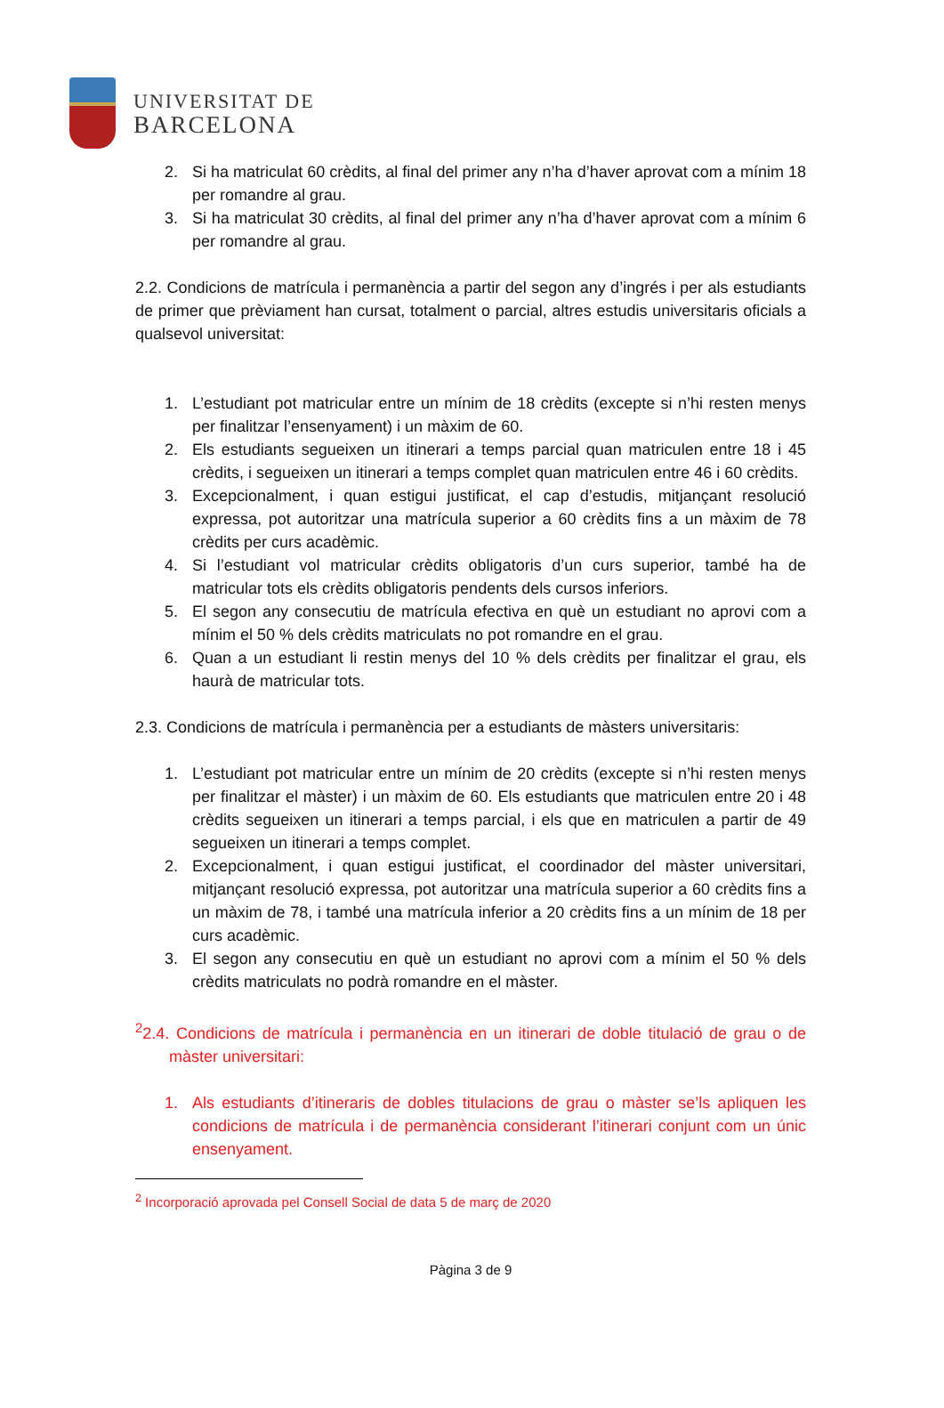UNIVERSITAT DE
BARCELONA
2. Si ha matriculat 60 crèdits, al final del primer any n’ha d’haver aprovat com a mínim 18 per romandre al grau.
3. Si ha matriculat 30 crèdits, al final del primer any n’ha d’haver aprovat com a mínim 6 per romandre al grau.
2.2. Condicions de matrícula i permanència a partir del segon any d’ingrés i per als estudiants de primer que prèviament han cursat, totalment o parcial, altres estudis universitaris oficials a qualsevol universitat:
1. L’estudiant pot matricular entre un mínim de 18 crèdits (excepte si n’hi resten menys per finalitzar l’ensenyament) i un màxim de 60.
2. Els estudiants segueixen un itinerari a temps parcial quan matriculen entre 18 i 45 crèdits, i segueixen un itinerari a temps complet quan matriculen entre 46 i 60 crèdits.
3. Excepcionalment, i quan estigui justificat, el cap d’estudis, mitjançant resolució expressa, pot autoritzar una matrícula superior a 60 crèdits fins a un màxim de 78 crèdits per curs acadèmic.
4. Si l’estudiant vol matricular crèdits obligatoris d’un curs superior, també ha de matricular tots els crèdits obligatoris pendents dels cursos inferiors.
5. El segon any consecutiu de matrícula efectiva en què un estudiant no aprovi com a mínim el 50 % dels crèdits matriculats no pot romandre en el grau.
6. Quan a un estudiant li restin menys del 10 % dels crèdits per finalitzar el grau, els haurà de matricular tots.
2.3. Condicions de matrícula i permanència per a estudiants de màsters universitaris:
1. L’estudiant pot matricular entre un mínim de 20 crèdits (excepte si n’hi resten menys per finalitzar el màster) i un màxim de 60. Els estudiants que matriculen entre 20 i 48 crèdits segueixen un itinerari a temps parcial, i els que en matriculen a partir de 49 segueixen un itinerari a temps complet.
2. Excepcionalment, i quan estigui justificat, el coordinador del màster universitari, mitjançant resolució expressa, pot autoritzar una matrícula superior a 60 crèdits fins a un màxim de 78, i també una matrícula inferior a 20 crèdits fins a un mínim de 18 per curs acadèmic.
3. El segon any consecutiu en què un estudiant no aprovi com a mínim el 50 % dels crèdits matriculats no podrà romandre en el màster.
<sup>2</sup> 2.4. Condicions de matrícula i permanència en un itinerari de doble titulació de grau o de màster universitari:
1. Als estudiants d’itineraris de dobles titulacions de grau o màster se’ls apliquen les condicions de matrícula i de permanència considerant l’itinerari conjunt com un únic ensenyament.
<sup>2</sup> Incorporació aprovada pel Consell Social de data 5 de març de 2020
Pàgina 3 de 9